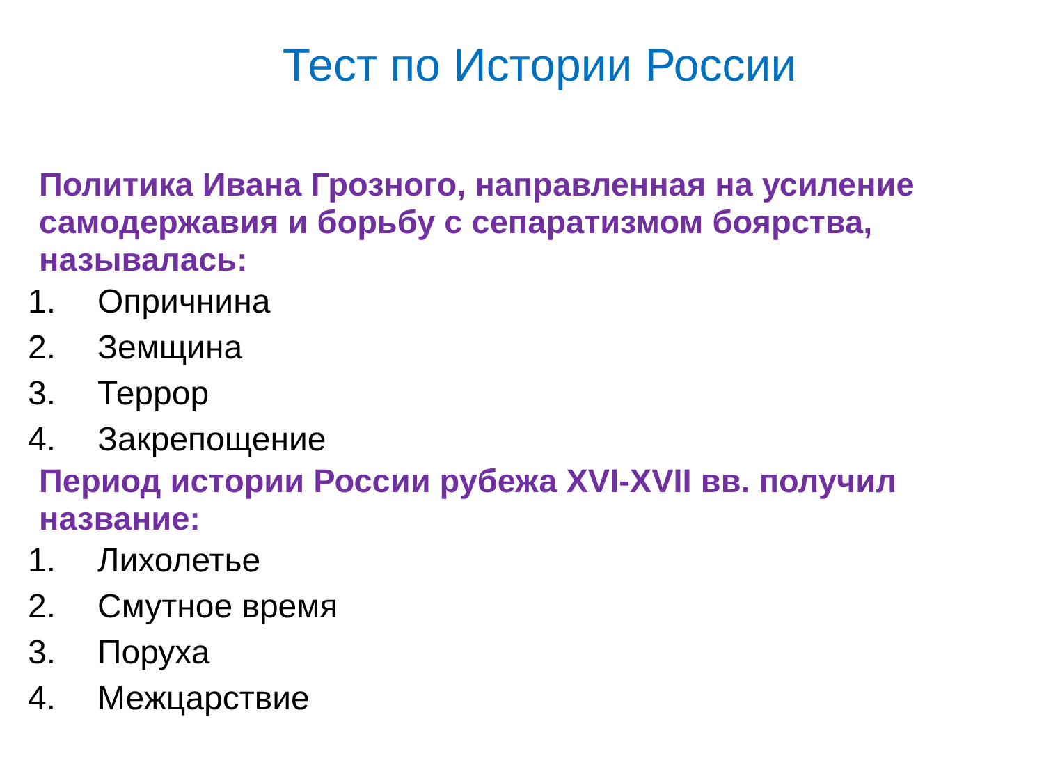Тест по Истории России
Политика Ивана Грозного, направленная на усиление самодержавия и борьбу с сепаратизмом боярства, называлась:
1. Опричнина
2. Земщина
3. Террор
4. Закрепощение
Период истории России рубежа XVI-XVII вв. получил название:
1. Лихолетье
2. Смутное время
3. Поруха
4. Межцарствие